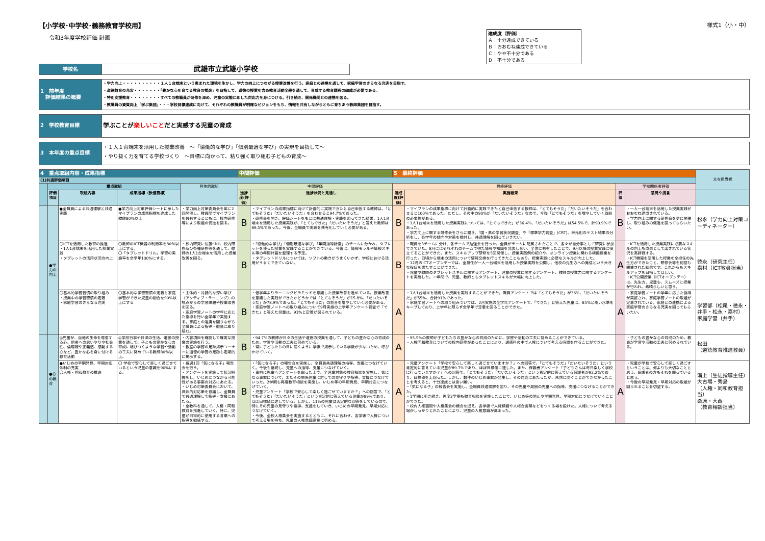【小学校･中学校･義務教育学校用】
令和3年度学校評価 計画
様式1（小・中）
| 学校名 | 武雄市立武雄小学校 |
達成度（評価）
Ａ：十分達成できている
Ｂ：おおむね達成できている
Ｃ：やや不十分である
Ｄ：不十分である
| 1 前年度 評価結果の概要 | ・学力向上・・・・・・・・・・１人１台端末という恵まれた環境を生かし、学力の向上につながる授業改善を行う。家庭との連携を通して、家庭学習のさらなる充実を目指す。 ・道徳教育の充実・・・・・・・「豊かな心を育てる教育の推進」を目指して、道徳の授業を含め教育活動全般を通して、育成する教育課程の編成が必要である。 ・特別支援教育・・・・・・・・すべての教職員が研修を深め、児童の実態に即した対応力を身につける。引き続き、関係機関との連携を図る。 ・教職員の資質向上「学ぶ集団」・・・学校目標達成に向けて、それぞれの教職員が明確なビジョンをもち、情報を共有しながらともに育ちあう教師集団を目指す。 |
| 2 学校教育目標 | 学ぶことが 楽しいこと だと実感する児童の育成 |
| 3 本年度の重点目標 | ・１人１台端末を活用した授業改善 ～「協働的な学び」「個別最適な学び」の実現を目指して～ ・やり抜く力を育てる学校づくり ～目標に向かって、粘り強く取り組む子どもの育成～ |
| 4 重点取組内容・成果指標 | | | | | 中間評価 | | 5 最終評価 | | | | 主な担当者 |
| (1)共通評価項目 | | | | | | | | | | | |
| | 重点取組 | | | 具体的取組 | 中間評価 | | 最終評価 | | 学校関係者評価 | | |
| | 評価項目 | 取組内容 | 成果指標（数値目標） | | 進捗度(評価) | 進捗状況と見通し | 達成度(評価) | 実施結果 | 評価 | 意見や提言 | |
| | ●学力の向上 | ●全職員による共通理解と共通実践 | ●学力向上対策評価シートに示したマイプランの成果指標を達成した教師80％以上 | ・学力向上対策委員会を年に2回開催し、教員間でマイプランを共有するとともに、校内研修等により取組の促進を図る。 | B | ・マイプランの成果指標に向けて計画的に実践できたと自己申告する教師は、「とてもそうだ」「だいたいそうだ」を合わせると94.7%であった。 ・研修会を開き、評価シートをもとに共通理解・実践を図ってきた結果、1人1台端末を活用した授業実践が、「とてもできた」「だいたいそうだ」と答えた教師は89.5%であった。今後、全職員で実践を共有化していく必要がある。 | B | ・マイプランの成果指標に向けて計画的に実践できたと自己申告する教師は、「とてもそうだ」「だいたいそうだ」を合わせると100%であった。ただし、その中の90%が「だいたいそうだ」なので、今後「とてもそうだ」を増やしていく取組の必要性がある。 ・1人1台端末を活用した授業実践については、「とてもできた」が36.4%、「だいたいそうだ」は54.5%で、計90.9%であった。 ・学力向上に関する研修会をさらに開き、「国・県の学習状況調査」や「標準学力調査」(CRT)、単元別のテスト結果の分析をし、各学年の傾向や対策を検討し、共通理解を図っていきたい。 | B | ・一人一台端末を活用した授業実践がおおむね達成されている。 ・学力向上に関する研修会を更に開催し、取り組みの促進を図ってもらいたい。 | 松永（学力向上対策コーディネーター） |
| | | 〇ICTを活用した教育の推進 ・1人1台端末を活用した授業実践 ・タブレットの活用状況の向上 | 〇教師のICT機器の利用率を80％以上にする。 〇「タブレットドリル」学習の実施率を全学年100%にする。 | ・校内研究に位置づけ、校内研修及び各種研修等を通して、教師の1人1台端末を活用した授業改善を図る。 | B | ・「協働的な学び」「個別最適な学び」「年間指導計画」のチームに分かれ、タブレットを使った授業を実践することができている。今後は、情報モラルや情報スキル等の年間計画を整理する予定。 ・タブレットドリルについては、ソフトの動きがうまくいかず、学校における活用がうまくできていない。 | B | ・職員を3チームに分け、各チームで勉強会を行った。全員がチームに配属されたことで、各々が自分事として研究に参加できていた。8月にはそれぞれのチームで得た情報や知識を発表し合い、全体に共有したことで、9月以降の授業実践に役立てることができた。また、スキルアップ研修を5回開催し、授業実践例の紹介や、オンライン授業に関わる模擬授業を行った。日頃から端末の活用について情報交換を行ってきたこともあり、授業実践に必要なスキルが向上した。 ・12月のICTオープンデーでは、全担任が一人一台端末を活用した授業実践を公開し、他校の先生方への発信という大きな役目を果たすことができた。 ・児童や教師のタブレットスキルに関するアンケート、児童の授業に関するアンケート、教師の授業力に関するアンケートを実施した。一年間で、児童、教師ともタブレットスキルが大幅に向上した。 | A | ・ICTを活用した授業実践に必要なスキルの向上も成果として出されている状況を高評価する。 ・ICT機器を活用した授業を全担任の先生方ができたこと、研修会等を何回も開催された結果です。これからもスキルアップを目指してほしい。 ・ICT公開授業（ICTオープンデー）は、先生方、児童も、スムーズに授業が行われ、素晴らしいと思う。 | 徳永（研究主任） 嘉村（ICT教員担当） |
| | | 〇基本的学習習慣の取り組み ・授業中の学習習慣の定着 ・家庭学習のさらなる充実 | 〇基本的な学習習慣の定着と家庭学習ができた児童の割合を90%以上にする | ・主体的・対話的な深い学び（アクティブ・ラーニング）の視点からの学習課題や授業改善を図る。 ・家庭学習ノートの学年に応じた指導を行い全学年で実施する。家庭との連携を図りながら全職員による指導・徹底に取り組む。 | B | ・低学年よりラーニングピラミッドを意識した授業改善を進めている。授業改善を意識した実践ができたかどうかでは「とてもそうだ」が15.8%、「だいたいそうだ」が78.9%であった。「とてもそうだ」の割合を増やしていく必要がある。 ・家庭学習ノートへの取り組みについて9月実施の上学年アンケート調査で「できた」と答えた児童は、93%と定着が図られている。 | A | ・1人1台端末を活用した授業を実践することができた。職員アンケートでは「とてもそうだ」が36%、「だいたいそうだ」が55%、合計91%であった。 ・家庭学習ノートへの取り組みついては、2月実施の全学年アンケートで、「できた」と答えた児童は、85%と高い水準をキープしており、上学年に限らず全学年で定着を図ることができた。 | A | ・家庭学習ノートの学年に応じた指導が実証され、家庭学習ノートの取組が定着されている。家庭との連携による家庭学習のさらなる充実を図ってもらいたい。 | 学習部（松尾・徳永・井手・松永・嘉村） 家庭学習（井手） |
| | ●心の教育 | ◎児童が、自他の生命を尊重する心、他者への思いやりや社会性、倫理観や正義感、感動する心など、豊かな心を身に付ける教育活動 | ◎学校行事や日頃の生活、道徳の授業を通して、子どもの豊かな心の育成に結びつくような学習や活動の工夫に努めている教師80％以上。 | ・内容項目を確認して確実な授業の実施を行う。 ・教室の学習の足跡掲示コーナーに道徳の学習の足跡も定期的に掲示する。 | B | ・94.7%の教師が日々の生活や道徳の授業を通して、子どもの豊かな心の育成のため、学習や活動の工夫に努めている。 ・常に子どもたちの目に届くように学級で掲示している学級が少ないため、呼びかけていく。 | A | ・95.5%の教師が子どもたちの豊かな心の育成のために、学習や活動の工夫に努めることができている。 ・人権同和教育についての校内研修があったことにより、道徳科の中で人権について考える時間を作ることができた。 | | ・子どもの豊かな心の育成のため、教員が学習や活動の工夫に努められている。 | 松田 （道徳教育推進教員） |
| | | ●いじめの早期発見、早期対応体制の充実 〇人権・同和教育の推進 | 〇 学校で安心して楽しく過ごせているという児童の意識を90%にする。 | ・毎週1回「気になる子」報告会を行う。 ・アンケートを実施して状況把握をし、いじめにつながる可能性がある事案の対応にあたる。 ・いじめ対策委員会において、具体的対応策を協議し、全職員で共通理解して指導・支援にあたる。 ・全教科を通して、人権・同和教育を推進していく。特に、児童が日常的に使用する言葉への指導を徹底する。 | B | ・「気になる子」の報告会を実施し、全職員共通理解の指導、支援につなげていく。今後も継続し、児童への指導、支援につなげていく。 ・事前に児童へアンケートを取った上で、全児童対象の教育相談を実施し、気になる事案について、またその関係児童に対しての見守りや指導、支援につなげていった。2学期も再度教育相談を実施し、いじめ等の早期発見、早期対応につなげていく。 ・児童アンケート「学校で安心して楽しく過ごせていますか？」への回答で、「とてもそうだ」「だいたいそうだ」という肯定的に答えている児童が89%であり、ほぼ目標値に達している。しかし、11%の児童は否定的な回答をしているので、特にその児童の見守りや指導、支援をしていき、いじめの早期発見、早期対応につなげていく。 ・今後、全校人権集会を実施するとともに、それに合わせ、各学級で人権について考える場を持ち、児童の人権意識高揚に努める。 | A | ・児童アンケート「学校で安心して楽しく過ごせていますか？」への回答で、「とてもそうだ」「だいたいそうだ」という肯定的に答えている児童が89.7%であり、ほぼ目標値に達した。また、保護者アンケート「子どもさんは毎日楽しく学校に行っていますか？」への回答で、「とてもそうだ」「だいたいそうだ」という肯定的に答えている保護者が92.2%であり、目標値を上回った。しかし、数件のいじめ事案が発生し、その対応にあたったが、未然に防ぐことができなかったことを考えると、十分達成とは言い難い。 ・「気になる子」の報告会を実施し、全職員共通理解を図り、その児童や周囲の児童への指導、支援につなげることができた。 ・1学期に引き続き、再度2学期も教育相談を実施したことで、いじめ等の防止や早期発見、早期対応につなげていくことができた。 ・校内人権週間や人権集会の機会を捉え、各学級で人権標語や人権合言葉などをつくる場を設けた。人権について考える場がしっかりとれたことにより、児童の人権意識が高まった。 | A | ・児童が学校で安心して楽しく過ごすということは、何よりも大切なことと思う。保護者の方もそれを願っていると思う。 ・今後の早期発見・早期対応の取組が図られることを切望する。 | 溝上（生徒指導主任） 大古場・秀島 （人権・同和教育担当） 桑原・大西 （教育相談担当） |